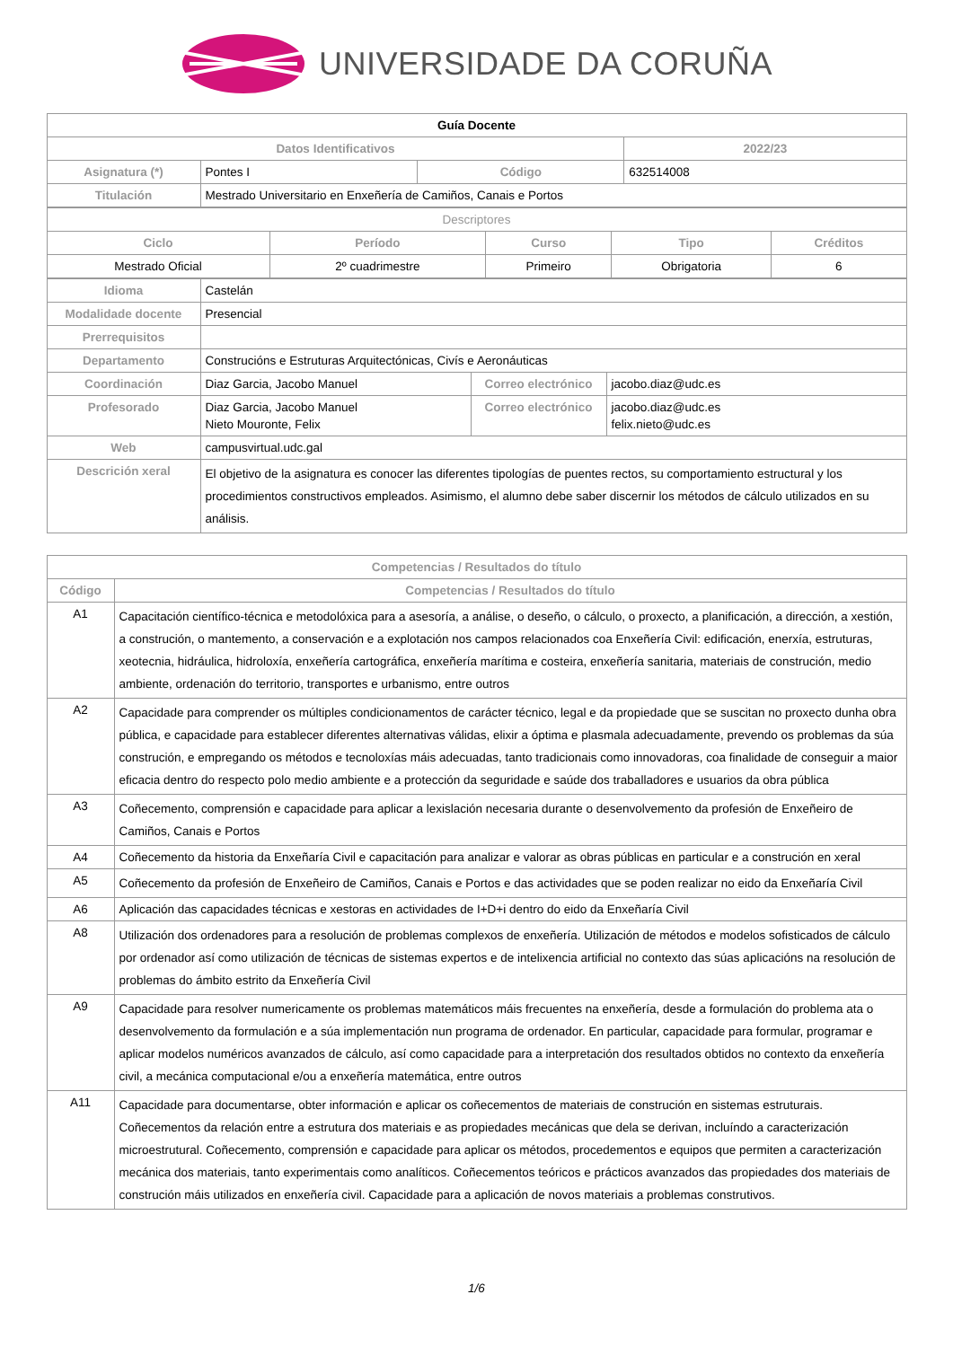UNIVERSIDADE DA CORUÑA
| Guía Docente | | | |
| Datos Identificativos | | | 2022/23 |
| Asignatura (*) | Pontes I | Código | 632514008 |
| Titulación | Mestrado Universitario en Enxeñería de Camiños, Canais e Portos | | |
| Descriptores | | | | |
| Ciclo | Período | Curso | Tipo | Créditos |
| Mestrado Oficial | 2º cuadrimestre | Primeiro | Obrigatoria | 6 |
| Idioma | Castelán | | |
| Modalidade docente | Presencial | | |
| Prerrequisitos | | | |
| Departamento | Construcións e Estruturas Arquitectónicas, Civís e Aeronáuticas | | |
| Coordinación | Diaz Garcia, Jacobo Manuel | Correo electrónico | jacobo.diaz@udc.es |
| Profesorado | Diaz Garcia, Jacobo Manuel Nieto Mouronte, Felix | Correo electrónico | jacobo.diaz@udc.es felix.nieto@udc.es |
| Web | campusvirtual.udc.gal | | |
| Descrición xeral | El objetivo de la asignatura es conocer las diferentes tipologías de puentes rectos, su comportamiento estructural y los procedimientos constructivos empleados. Asimismo, el alumno debe saber discernir los métodos de cálculo utilizados en su análisis. | | |
| Competencias / Resultados do título | |
| --- | --- |
| Código | Competencias / Resultados do título |
| A1 | Capacitación científico-técnica e metodolóxica para a asesoría, a análise, o deseño, o cálculo, o proxecto, a planificación, a dirección, a xestión, a construción, o mantemento, a conservación e a explotación nos campos relacionados coa Enxeñería Civil: edificación, enerxía, estruturas, xeotecnia, hidráulica, hidroloxía, enxeñería cartográfica, enxeñería marítima e costeira, enxeñería sanitaria, materiais de construción, medio ambiente, ordenación do territorio, transportes e urbanismo, entre outros |
| A2 | Capacidade para comprender os múltiples condicionamentos de carácter técnico, legal e da propiedade que se suscitan no proxecto dunha obra pública, e capacidade para establecer diferentes alternativas válidas, elixir a óptima e plasmala adecuadamente, prevendo os problemas da súa construción, e empregando os métodos e tecnoloxías máis adecuadas, tanto tradicionais como innovadoras, coa finalidade de conseguir a maior eficacia dentro do respecto polo medio ambiente e a protección da seguridade e saúde dos traballadores e usuarios da obra pública |
| A3 | Coñecemento, comprensión e capacidade para aplicar a lexislación necesaria durante o desenvolvemento da profesión de Enxeñeiro de Camiños, Canais e Portos |
| A4 | Coñecemento da historia da Enxeñaría Civil e capacitación para analizar e valorar as obras públicas en particular e a construción en xeral |
| A5 | Coñecemento da profesión de Enxeñeiro de Camiños, Canais e Portos e das actividades que se poden realizar no eido da Enxeñaría Civil |
| A6 | Aplicación das capacidades técnicas e xestoras en actividades de I+D+i dentro do eido da Enxeñaría Civil |
| A8 | Utilización dos ordenadores para a resolución de problemas complexos de enxeñería. Utilización de métodos e modelos sofisticados de cálculo por ordenador así como utilización de técnicas de sistemas expertos e de intelixencia artificial no contexto das súas aplicacións na resolución de problemas do ámbito estrito da Enxeñería Civil |
| A9 | Capacidade para resolver numericamente os problemas matemáticos máis frecuentes na enxeñería, desde a formulación do problema ata o desenvolvemento da formulación e a súa implementación nun programa de ordenador. En particular, capacidade para formular, programar e aplicar modelos numéricos avanzados de cálculo, así como capacidade para a interpretación dos resultados obtidos no contexto da enxeñería civil, a mecánica computacional e/ou a enxeñería matemática, entre outros |
| A11 | Capacidade para documentarse, obter información e aplicar os coñecementos de materiais de construción en sistemas estruturais. Coñecementos da relación entre a estrutura dos materiais e as propiedades mecánicas que dela se derivan, incluíndo a caracterización microestrutural. Coñecemento, comprensión e capacidade para aplicar os métodos, procedementos e equipos que permiten a caracterización mecánica dos materiais, tanto experimentais como analíticos. Coñecementos teóricos e prácticos avanzados das propiedades dos materiais de construción máis utilizados en enxeñería civil. Capacidade para a aplicación de novos materiais a problemas construtivos. |
1/6